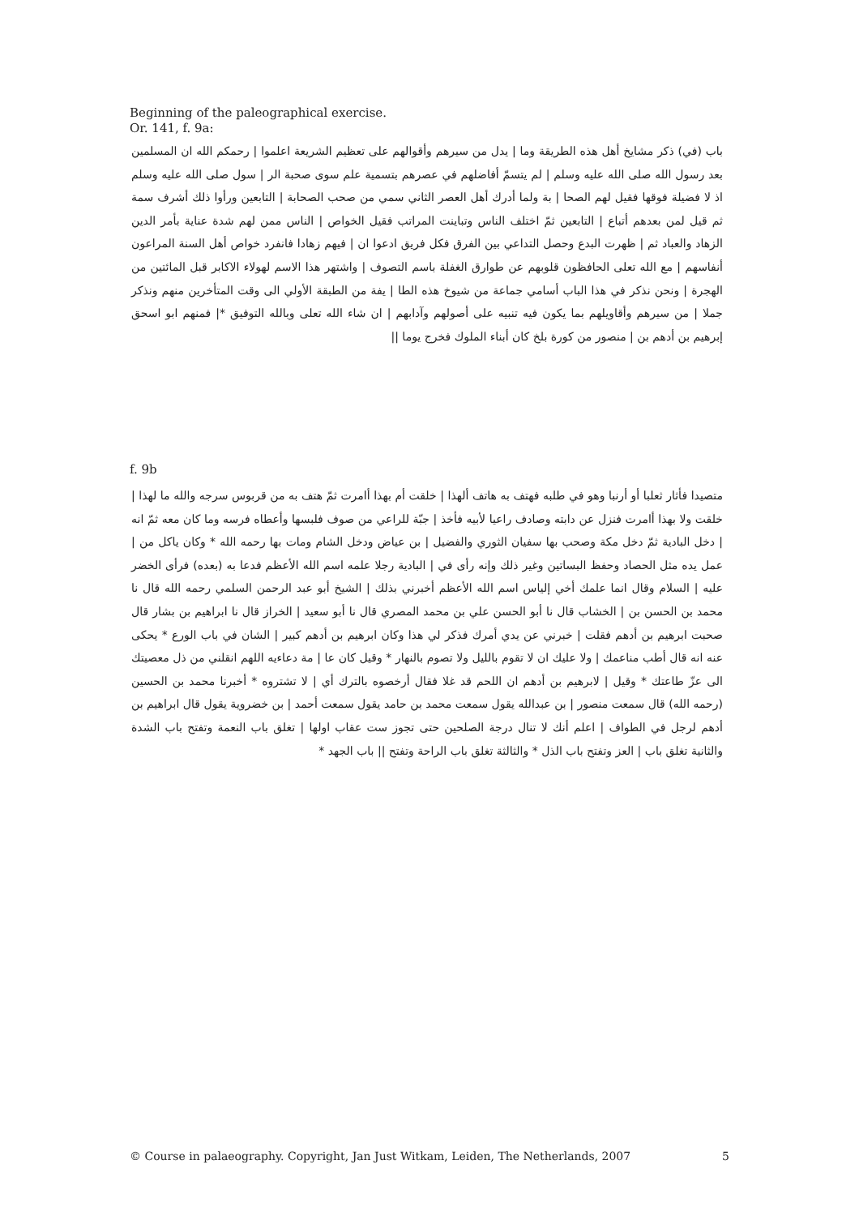Beginning of the paleographical exercise.
Or. 141, f. 9a:
باب (في) ذكر مشايخ أهل هذه الطريقة وما | يدل من سيرهم وأقوالهم على تعظيم الشريعة اعلموا | رحمكم الله ان المسلمين بعد رسول الله صلى الله عليه وسلم | لم يتسمّ أفاضلهم في عصرهم بتسمية علم سوى صحبة الر | سول صلى الله عليه وسلم اذ لا فضيلة فوقها فقيل لهم الصحا | بة ولما أدرك أهل العصر الثاني سمي من صحب الصحابة | التابعين ورأوا ذلك أشرف سمة ثم قيل لمن بعدهم أتباع | التابعين ثمّ اختلف الناس وتباينت المراتب فقيل الخواص | الناس ممن لهم شدة عناية بأمر الدين الزهاد والعباد ثم | ظهرت البدع وحصل التداعي بين الفرق فكل فريق ادعوا ان | فيهم زهادا فانفرد خواص أهل السنة المراعون أنفاسهم | مع الله تعلى الحافظون قلوبهم عن طوارق الغفلة باسم التصوف | واشتهر هذا الاسم لهولاء الاكابر قبل المائتين من الهجرة | ونحن نذكر في هذا الباب أسامي جماعة من شيوخ هذه الطا | يفة من الطبقة الأولي الى وقت المتأخرين منهم ونذكر جملا | من سيرهم وأقاويلهم بما يكون فيه تنبيه على أصولهم وآدابهم | ان شاء الله تعلى وبالله التوفيق *| فمنهم ابو اسحق إبرهيم بن أدهم بن | منصور من كورة بلخ كان أبناء الملوك فخرج يوما ||
f. 9b
متصيدا فأثار ثعلبا أو أرنبا وهو في طلبه فهتف به هاتف ألهذا | خلقت أم بهذا أامرت ثمّ هتف به من قربوس سرجه والله ما لهذا | خلقت ولا بهذا أامرت فنزل عن دابته وصادف راعيا لأبيه فأخذ | جبّة للراعي من صوف فلبسها وأعطاه فرسه وما كان معه ثمّ انه | دخل البادية ثمّ دخل مكة وصحب بها سفيان الثوري والفضيل | بن عياض ودخل الشام ومات بها رحمه الله * وكان ياكل من | عمل يده مثل الحصاد وحفظ البساتين وغير ذلك وإنه رأى في | البادية رجلا علمه اسم الله الأعظم فدعا به (بعده) فرأى الخضر عليه | السلام وقال انما علمك أخي إلياس اسم الله الأعظم أخبرني بذلك | الشيخ أبو عبد الرحمن السلمي رحمه الله قال نا محمد بن الحسن بن | الخشاب قال نا أبو الحسن علي بن محمد المصري قال نا أبو سعيد | الخراز قال نا ابراهيم بن بشار قال صحبت ابرهيم بن أدهم فقلت | خبرني عن يدي أمرك فذكر لي هذا وكان ابرهيم بن أدهم كبير | الشان في باب الورع * يحكى عنه انه قال أطب مناعمك | ولا عليك ان لا تقوم بالليل ولا تصوم بالنهار * وقيل كان عا | مة دعاءيه اللهم انقلني من ذل معصيتك الى عزّ طاعتك * وقيل | لابرهيم بن أدهم ان اللحم قد غلا فقال أرخصوه بالترك أي | لا تشتروه * أخبرنا محمد بن الحسين (رحمه الله) قال سمعت منصور | بن عبدالله يقول سمعت محمد بن حامد يقول سمعت أحمد | بن خضروية يقول قال ابراهيم بن أدهم لرجل في الطواف | اعلم أنك لا تنال درجة الصلحين حتى تجوز ست عقاب اولها | تغلق باب النعمة وتفتح باب الشدة والثانية تغلق باب | العز وتفتح باب الذل * والثالثة تغلق باب الراحة وتفتح || باب الجهد *
© Course in palaeography. Copyright, Jan Just Witkam, Leiden, The Netherlands, 2007 5